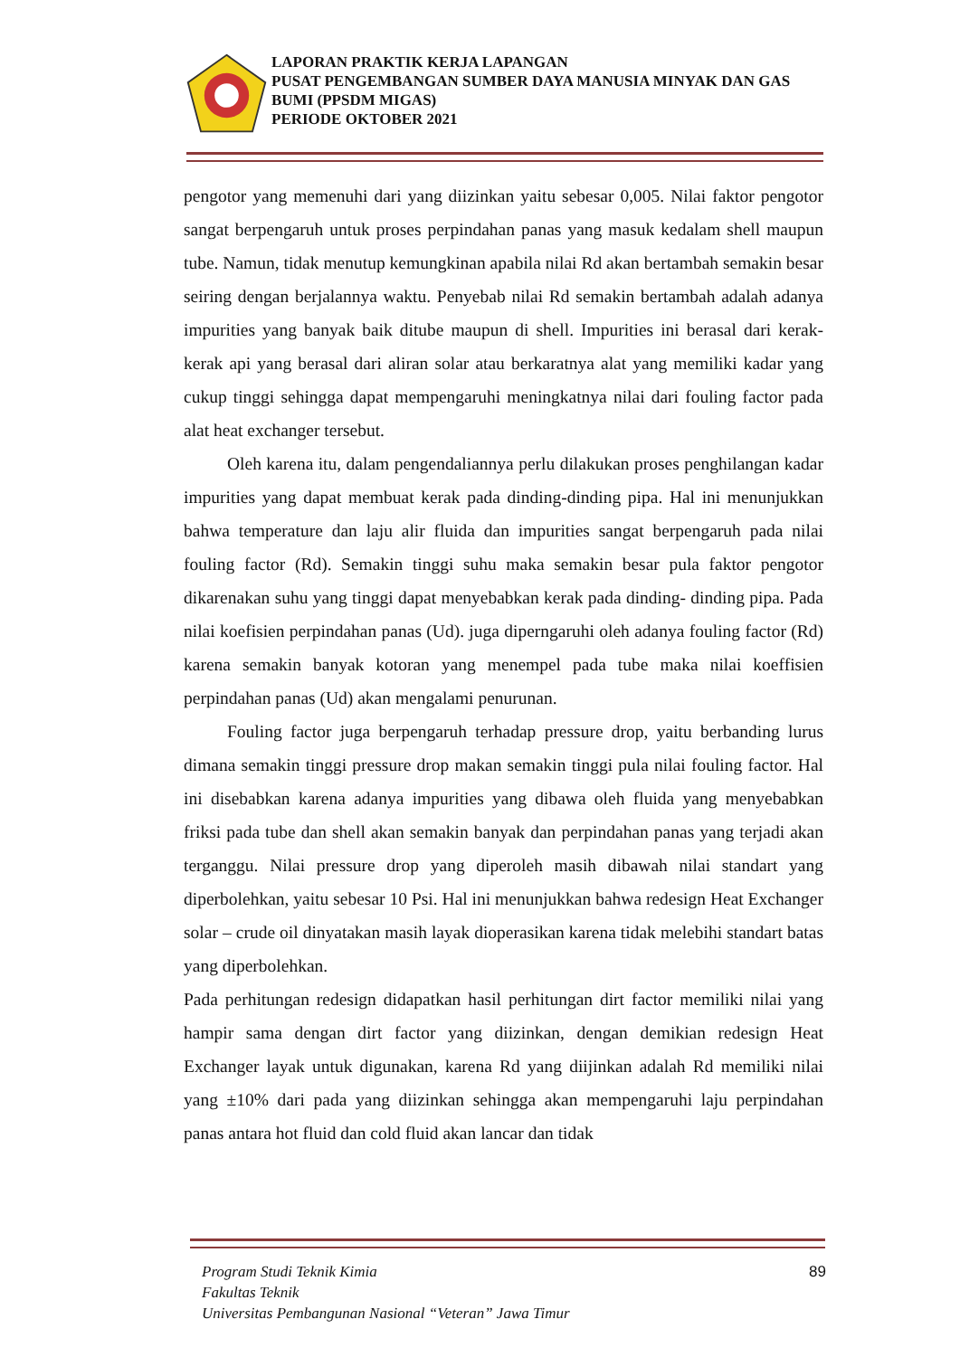LAPORAN PRAKTIK KERJA LAPANGAN
PUSAT PENGEMBANGAN SUMBER DAYA MANUSIA MINYAK DAN GAS BUMI (PPSDM MIGAS)
PERIODE OKTOBER 2021
pengotor yang memenuhi dari yang diizinkan yaitu sebesar 0,005. Nilai faktor pengotor sangat berpengaruh untuk proses perpindahan panas yang masuk kedalam shell maupun tube. Namun, tidak menutup kemungkinan apabila nilai Rd akan bertambah semakin besar seiring dengan berjalannya waktu. Penyebab nilai Rd semakin bertambah adalah adanya impurities yang banyak baik ditube maupun di shell. Impurities ini berasal dari kerak-kerak api yang berasal dari aliran solar atau berkaratnya alat yang memiliki kadar yang cukup tinggi sehingga dapat mempengaruhi meningkatnya nilai dari fouling factor pada alat heat exchanger tersebut.
Oleh karena itu, dalam pengendaliannya perlu dilakukan proses penghilangan kadar impurities yang dapat membuat kerak pada dinding-dinding pipa. Hal ini menunjukkan bahwa temperature dan laju alir fluida dan impurities sangat berpengaruh pada nilai fouling factor (Rd). Semakin tinggi suhu maka semakin besar pula faktor pengotor dikarenakan suhu yang tinggi dapat menyebabkan kerak pada dinding- dinding pipa. Pada nilai koefisien perpindahan panas (Ud). juga diperngaruhi oleh adanya fouling factor (Rd) karena semakin banyak kotoran yang menempel pada tube maka nilai koeffisien perpindahan panas (Ud) akan mengalami penurunan.
Fouling factor juga berpengaruh terhadap pressure drop, yaitu berbanding lurus dimana semakin tinggi pressure drop makan semakin tinggi pula nilai fouling factor. Hal ini disebabkan karena adanya impurities yang dibawa oleh fluida yang menyebabkan friksi pada tube dan shell akan semakin banyak dan perpindahan panas yang terjadi akan terganggu. Nilai pressure drop yang diperoleh masih dibawah nilai standart yang diperbolehkan, yaitu sebesar 10 Psi. Hal ini menunjukkan bahwa redesign Heat Exchanger solar – crude oil dinyatakan masih layak dioperasikan karena tidak melebihi standart batas yang diperbolehkan.
Pada perhitungan redesign didapatkan hasil perhitungan dirt factor memiliki nilai yang hampir sama dengan dirt factor yang diizinkan, dengan demikian redesign Heat Exchanger layak untuk digunakan, karena Rd yang diijinkan adalah Rd memiliki nilai yang ±10% dari pada yang diizinkan sehingga akan mempengaruhi laju perpindahan panas antara hot fluid dan cold fluid akan lancar dan tidak
89
Program Studi Teknik Kimia
Fakultas Teknik
Universitas Pembangunan Nasional “Veteran” Jawa Timur